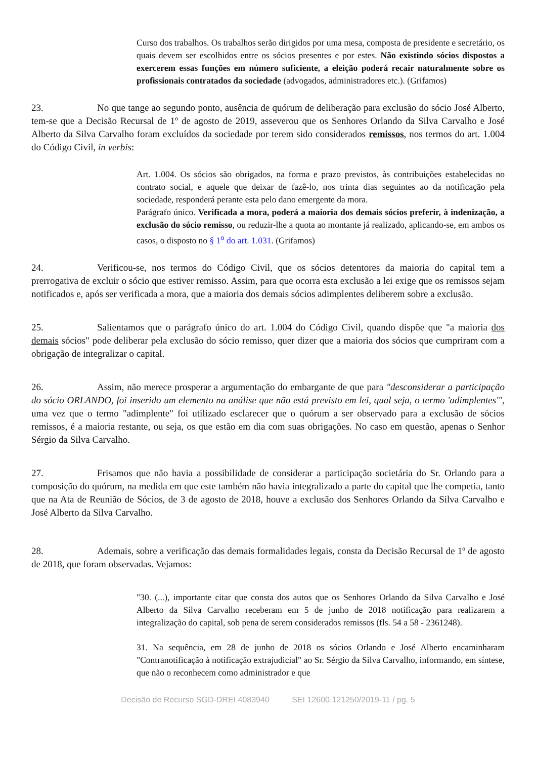Curso dos trabalhos. Os trabalhos serão dirigidos por uma mesa, composta de presidente e secretário, os quais devem ser escolhidos entre os sócios presentes e por estes. Não existindo sócios dispostos a exercerem essas funções em número suficiente, a eleição poderá recair naturalmente sobre os profissionais contratados da sociedade (advogados, administradores etc.). (Grifamos)
23. No que tange ao segundo ponto, ausência de quórum de deliberação para exclusão do sócio José Alberto, tem-se que a Decisão Recursal de 1º de agosto de 2019, asseverou que os Senhores Orlando da Silva Carvalho e José Alberto da Silva Carvalho foram excluídos da sociedade por terem sido considerados remissos, nos termos do art. 1.004 do Código Civil, in verbis:
Art. 1.004. Os sócios são obrigados, na forma e prazo previstos, às contribuições estabelecidas no contrato social, e aquele que deixar de fazê-lo, nos trinta dias seguintes ao da notificação pela sociedade, responderá perante esta pelo dano emergente da mora.
Parágrafo único. Verificada a mora, poderá a maioria dos demais sócios preferir, à indenização, a exclusão do sócio remisso, ou reduzir-lhe a quota ao montante já realizado, aplicando-se, em ambos os casos, o disposto no § 1<sup>o</sup> do art. 1.031. (Grifamos)
24. Verificou-se, nos termos do Código Civil, que os sócios detentores da maioria do capital tem a prerrogativa de excluir o sócio que estiver remisso. Assim, para que ocorra esta exclusão a lei exige que os remissos sejam notificados e, após ser verificada a mora, que a maioria dos demais sócios adimplentes deliberem sobre a exclusão.
25. Salientamos que o parágrafo único do art. 1.004 do Código Civil, quando dispõe que "a maioria dos demais sócios" pode deliberar pela exclusão do sócio remisso, quer dizer que a maioria dos sócios que cumpriram com a obrigação de integralizar o capital.
26. Assim, não merece prosperar a argumentação do embargante de que para "desconsiderar a participação do sócio ORLANDO, foi inserido um elemento na análise que não está previsto em lei, qual seja, o termo 'adimplentes'", uma vez que o termo "adimplente" foi utilizado esclarecer que o quórum a ser observado para a exclusão de sócios remissos, é a maioria restante, ou seja, os que estão em dia com suas obrigações. No caso em questão, apenas o Senhor Sérgio da Silva Carvalho.
27. Frisamos que não havia a possibilidade de considerar a participação societária do Sr. Orlando para a composição do quórum, na medida em que este também não havia integralizado a parte do capital que lhe competia, tanto que na Ata de Reunião de Sócios, de 3 de agosto de 2018, houve a exclusão dos Senhores Orlando da Silva Carvalho e José Alberto da Silva Carvalho.
28. Ademais, sobre a verificação das demais formalidades legais, consta da Decisão Recursal de 1º de agosto de 2018, que foram observadas. Vejamos:
"30. (...), importante citar que consta dos autos que os Senhores Orlando da Silva Carvalho e José Alberto da Silva Carvalho receberam em 5 de junho de 2018 notificação para realizarem a integralização do capital, sob pena de serem considerados remissos (fls. 54 a 58 - 2361248).
31. Na sequência, em 28 de junho de 2018 os sócios Orlando e José Alberto encaminharam "Contranotificação à notificação extrajudicial" ao Sr. Sérgio da Silva Carvalho, informando, em síntese, que não o reconhecem como administrador e que
Decisão de Recurso SGD-DREI 4083940 SEI 12600.121250/2019-11 / pg. 5